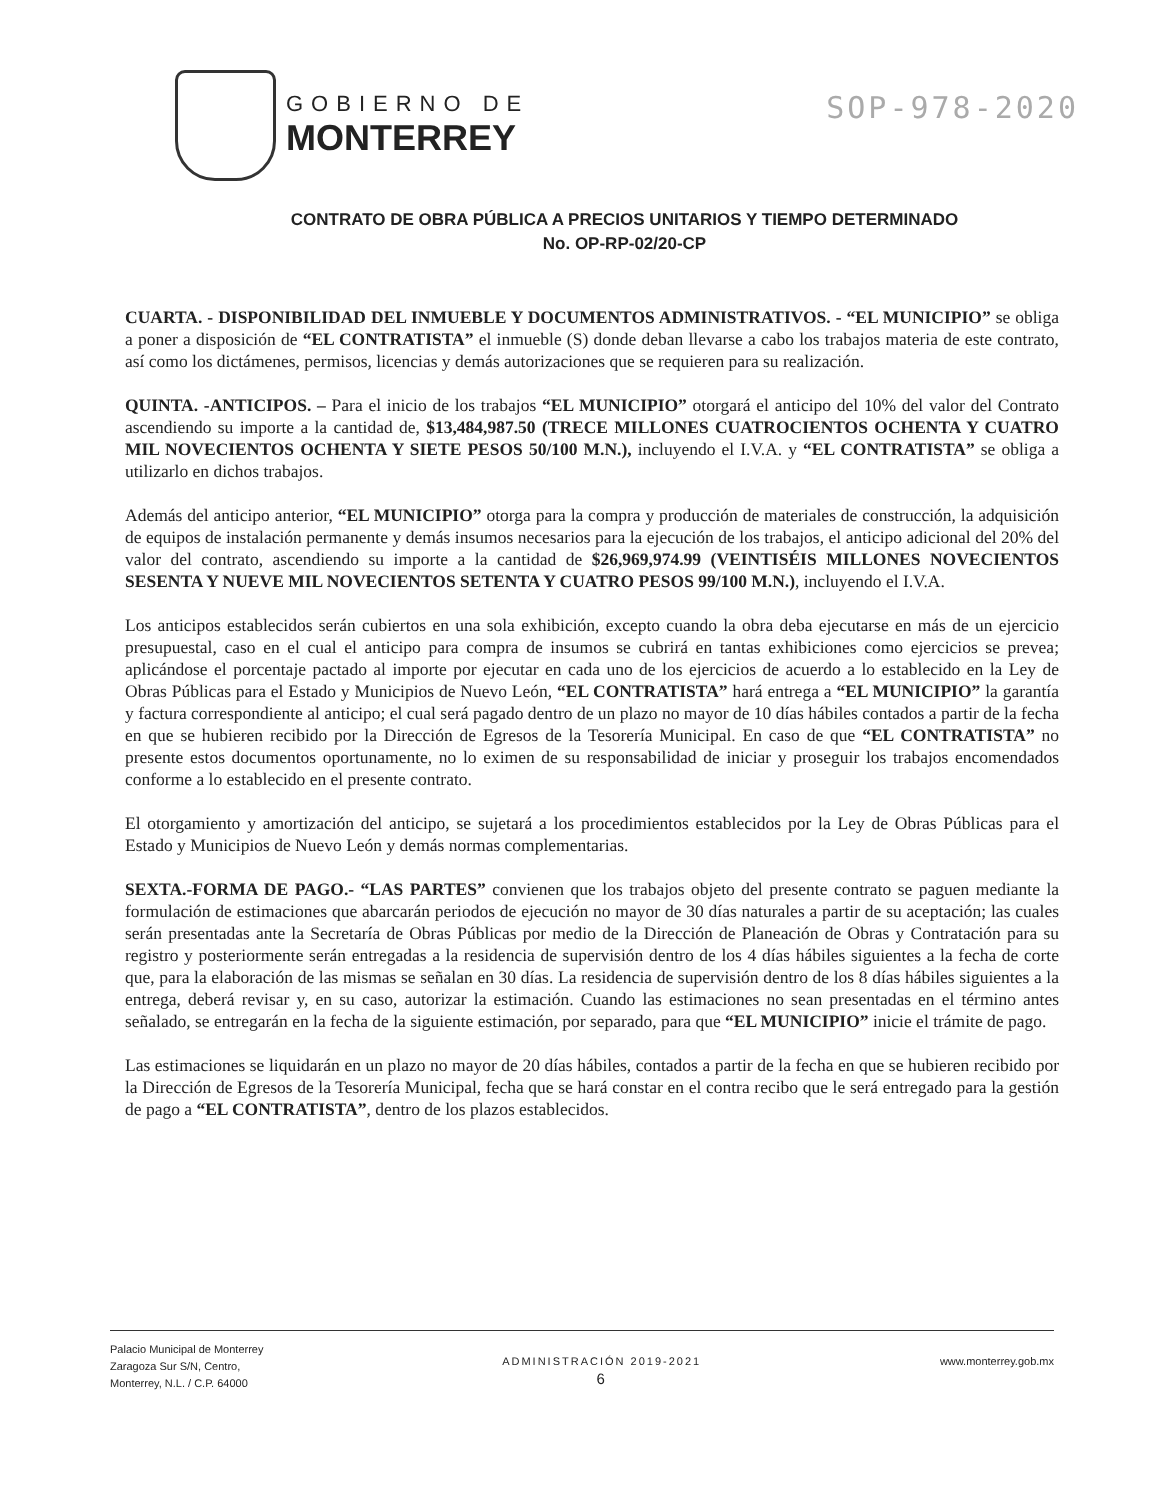GOBIERNO DE
MONTERREY
SOP-978-2020
CONTRATO DE OBRA PÚBLICA A PRECIOS UNITARIOS Y TIEMPO DETERMINADO
No. OP-RP-02/20-CP
CUARTA. - DISPONIBILIDAD DEL INMUEBLE Y DOCUMENTOS ADMINISTRATIVOS. - “EL MUNICIPIO” se obliga a poner a disposición de “EL CONTRATISTA” el inmueble (S) donde deban llevarse a cabo los trabajos materia de este contrato, así como los dictámenes, permisos, licencias y demás autorizaciones que se requieren para su realización.
QUINTA. -ANTICIPOS. – Para el inicio de los trabajos “EL MUNICIPIO” otorgará el anticipo del 10% del valor del Contrato ascendiendo su importe a la cantidad de, $13,484,987.50 (TRECE MILLONES CUATROCIENTOS OCHENTA Y CUATRO MIL NOVECIENTOS OCHENTA Y SIETE PESOS 50/100 M.N.), incluyendo el I.V.A. y “EL CONTRATISTA” se obliga a utilizarlo en dichos trabajos.
Además del anticipo anterior, “EL MUNICIPIO” otorga para la compra y producción de materiales de construcción, la adquisición de equipos de instalación permanente y demás insumos necesarios para la ejecución de los trabajos, el anticipo adicional del 20% del valor del contrato, ascendiendo su importe a la cantidad de $26,969,974.99 (VEINTISÉIS MILLONES NOVECIENTOS SESENTA Y NUEVE MIL NOVECIENTOS SETENTA Y CUATRO PESOS 99/100 M.N.), incluyendo el I.V.A.
Los anticipos establecidos serán cubiertos en una sola exhibición, excepto cuando la obra deba ejecutarse en más de un ejercicio presupuestal, caso en el cual el anticipo para compra de insumos se cubrirá en tantas exhibiciones como ejercicios se prevea; aplicándose el porcentaje pactado al importe por ejecutar en cada uno de los ejercicios de acuerdo a lo establecido en la Ley de Obras Públicas para el Estado y Municipios de Nuevo León, “EL CONTRATISTA” hará entrega a “EL MUNICIPIO” la garantía y factura correspondiente al anticipo; el cual será pagado dentro de un plazo no mayor de 10 días hábiles contados a partir de la fecha en que se hubieren recibido por la Dirección de Egresos de la Tesorería Municipal. En caso de que “EL CONTRATISTA” no presente estos documentos oportunamente, no lo eximen de su responsabilidad de iniciar y proseguir los trabajos encomendados conforme a lo establecido en el presente contrato.
El otorgamiento y amortización del anticipo, se sujetará a los procedimientos establecidos por la Ley de Obras Públicas para el Estado y Municipios de Nuevo León y demás normas complementarias.
SEXTA.-FORMA DE PAGO.- “LAS PARTES” convienen que los trabajos objeto del presente contrato se paguen mediante la formulación de estimaciones que abarcarán periodos de ejecución no mayor de 30 días naturales a partir de su aceptación; las cuales serán presentadas ante la Secretaría de Obras Públicas por medio de la Dirección de Planeación de Obras y Contratación para su registro y posteriormente serán entregadas a la residencia de supervisión dentro de los 4 días hábiles siguientes a la fecha de corte que, para la elaboración de las mismas se señalan en 30 días. La residencia de supervisión dentro de los 8 días hábiles siguientes a la entrega, deberá revisar y, en su caso, autorizar la estimación. Cuando las estimaciones no sean presentadas en el término antes señalado, se entregarán en la fecha de la siguiente estimación, por separado, para que “EL MUNICIPIO” inicie el trámite de pago.
Las estimaciones se liquidarán en un plazo no mayor de 20 días hábiles, contados a partir de la fecha en que se hubieren recibido por la Dirección de Egresos de la Tesorería Municipal, fecha que se hará constar en el contra recibo que le será entregado para la gestión de pago a “EL CONTRATISTA”, dentro de los plazos establecidos.
Palacio Municipal de Monterrey
Zaragoza Sur S/N, Centro,
Monterrey, N.L. / C.P. 64000
ADMINISTRACIÓN 2019-2021
6
www.monterrey.gob.mx